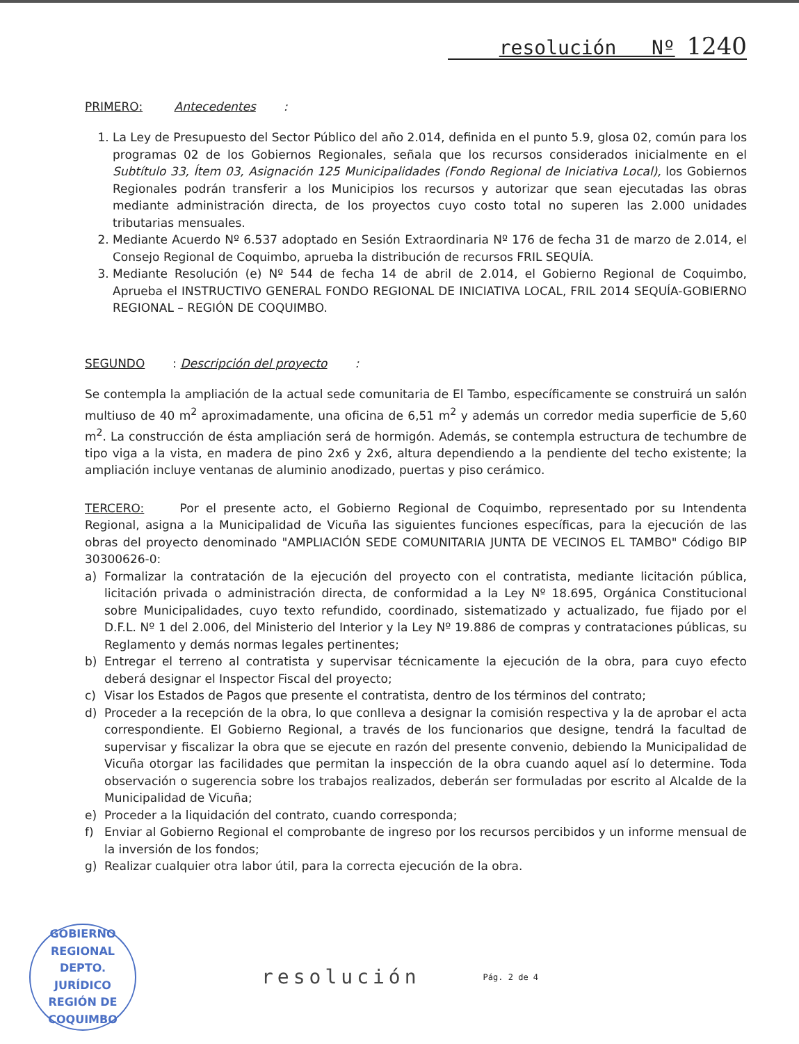resolución Nº 1240
PRIMERO: Antecedentes:
1. La Ley de Presupuesto del Sector Público del año 2.014, definida en el punto 5.9, glosa 02, común para los programas 02 de los Gobiernos Regionales, señala que los recursos considerados inicialmente en el Subtítulo 33, Ítem 03, Asignación 125 Municipalidades (Fondo Regional de Iniciativa Local), los Gobiernos Regionales podrán transferir a los Municipios los recursos y autorizar que sean ejecutadas las obras mediante administración directa, de los proyectos cuyo costo total no superen las 2.000 unidades tributarias mensuales.
2. Mediante Acuerdo Nº 6.537 adoptado en Sesión Extraordinaria Nº 176 de fecha 31 de marzo de 2.014, el Consejo Regional de Coquimbo, aprueba la distribución de recursos FRIL SEQUÍA.
3. Mediante Resolución (e) Nº 544 de fecha 14 de abril de 2.014, el Gobierno Regional de Coquimbo, Aprueba el INSTRUCTIVO GENERAL FONDO REGIONAL DE INICIATIVA LOCAL, FRIL 2014 SEQUÍA-GOBIERNO REGIONAL – REGIÓN DE COQUIMBO.
SEGUNDO: Descripción del proyecto:
Se contempla la ampliación de la actual sede comunitaria de El Tambo, específicamente se construirá un salón multiuso de 40 m<sup>2</sup> aproximadamente, una oficina de 6,51 m<sup>2</sup> y además un corredor media superficie de 5,60 m<sup>2</sup>. La construcción de ésta ampliación será de hormigón. Además, se contempla estructura de techumbre de tipo viga a la vista, en madera de pino 2x6 y 2x6, altura dependiendo a la pendiente del techo existente; la ampliación incluye ventanas de aluminio anodizado, puertas y piso cerámico.
TERCERO: Por el presente acto, el Gobierno Regional de Coquimbo, representado por su Intendenta Regional, asigna a la Municipalidad de Vicuña las siguientes funciones específicas, para la ejecución de las obras del proyecto denominado "AMPLIACIÓN SEDE COMUNITARIA JUNTA DE VECINOS EL TAMBO" Código BIP 30300626-0:
a) Formalizar la contratación de la ejecución del proyecto con el contratista, mediante licitación pública, licitación privada o administración directa, de conformidad a la Ley Nº 18.695, Orgánica Constitucional sobre Municipalidades, cuyo texto refundido, coordinado, sistematizado y actualizado, fue fijado por el D.F.L. Nº 1 del 2.006, del Ministerio del Interior y la Ley Nº 19.886 de compras y contrataciones públicas, su Reglamento y demás normas legales pertinentes;
b) Entregar el terreno al contratista y supervisar técnicamente la ejecución de la obra, para cuyo efecto deberá designar el Inspector Fiscal del proyecto;
c) Visar los Estados de Pagos que presente el contratista, dentro de los términos del contrato;
d) Proceder a la recepción de la obra, lo que conlleva a designar la comisión respectiva y la de aprobar el acta correspondiente. El Gobierno Regional, a través de los funcionarios que designe, tendrá la facultad de supervisar y fiscalizar la obra que se ejecute en razón del presente convenio, debiendo la Municipalidad de Vicuña otorgar las facilidades que permitan la inspección de la obra cuando aquel así lo determine. Toda observación o sugerencia sobre los trabajos realizados, deberán ser formuladas por escrito al Alcalde de la Municipalidad de Vicuña;
e) Proceder a la liquidación del contrato, cuando corresponda;
f) Enviar al Gobierno Regional el comprobante de ingreso por los recursos percibidos y un informe mensual de la inversión de los fondos;
g) Realizar cualquier otra labor útil, para la correcta ejecución de la obra.
GOBIERNO REGIONAL
DEPTO.
JURÍDICO
REGIÓN DE COQUIMBO
resolución
Pág. 2 de 4